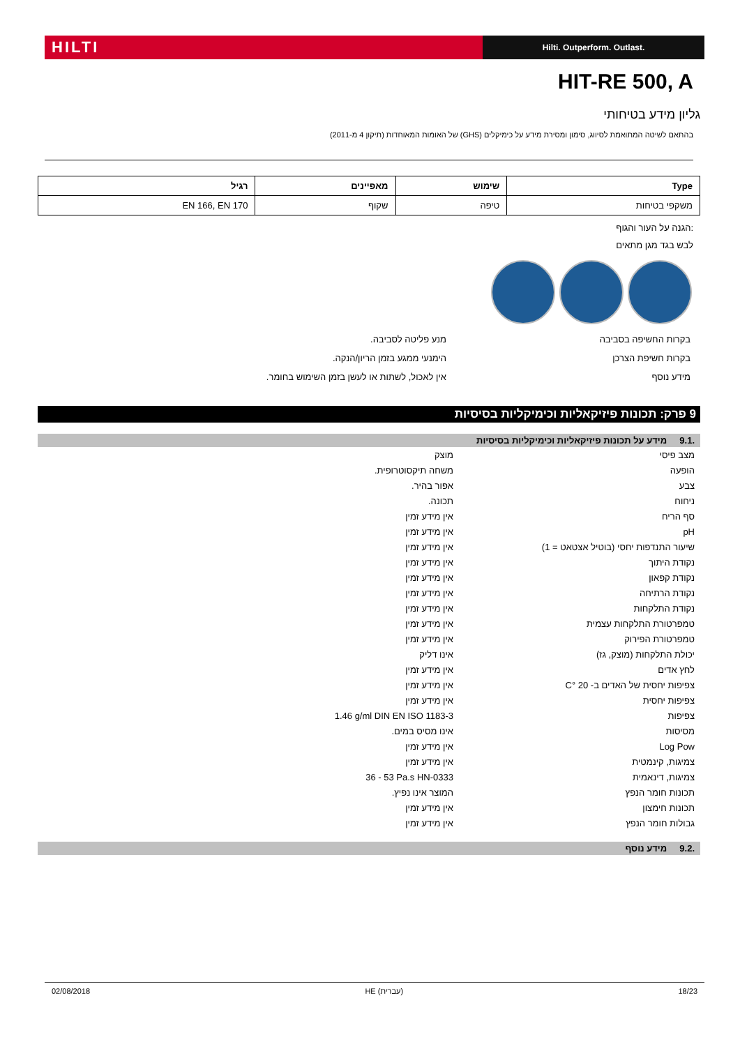HILTI
Hilti. Outperform. Outlast.
HIT-RE 500, A
גליון מידע בטיחותי
בהתאם לשיטה המתואמת לסיווג, סימון ומסירת מידע על כימיקלים (GHS) של האומות המאוחדות (תיקון 4 מ-2011)
| Type | שימוש | מאפיינים | רגיל |
| --- | --- | --- | --- |
| משקפי בטיחות | טיפה | שקוף | EN 166, EN 170 |
:הגנה על העור והגוף
לבש בגד מגן מתאים
בקרות החשיפה בסביבה מנע פליטה לסביבה.
בקרות חשיפת הצרכן הימנעי ממגע בזמן הריון/הנקה.
מידע נוסף אין לאכול, לשתות או לעשן בזמן השימוש בחומר.
9 פרק: תכונות פיזיקאליות וכימיקליות בסיסיות
.9.1 מידע על תכונות פיזיקאליות וכימיקליות בסיסיות
| מצב פיסי | מוצק |
| הופעה | משחה תיקסוטרופית. |
| צבע | אפור בהיר. |
| ניחוח | תכונה. |
| סף הריח | אין מידע זמין |
| pH | אין מידע זמין |
| שיעור התנדפות יחסי (בוטיל אצטאט = 1) | אין מידע זמין |
| נקודת היתוך | אין מידע זמין |
| נקודת קפאון | אין מידע זמין |
| נקודת הרתיחה | אין מידע זמין |
| נקודת התלקחות | אין מידע זמין |
| טמפרטורת התלקחות עצמית | אין מידע זמין |
| טמפרטורת הפירוק | אין מידע זמין |
| יכולת התלקחות (מוצק, גז) | אינו דליק |
| לחץ אדים | אין מידע זמין |
| צפיפות יחסית של האדים ב- 20 °C | אין מידע זמין |
| צפיפות יחסית | אין מידע זמין |
| צפיפות | 1.46 g/ml DIN EN ISO 1183-3 |
| מסיסות | אינו מסיס במים. |
| Log Pow | אין מידע זמין |
| צמיגות, קינמטית | אין מידע זמין |
| צמיגות, דינאמית | 36 - 53 Pa.s HN-0333 |
| תכונות חומר הנפץ | המוצר אינו נפיץ. |
| תכונות חימצון | אין מידע זמין |
| גבולות חומר הנפץ | אין מידע זמין |
.9.2 מידע נוסף
02/08/2018 HE (עברית) 18/23